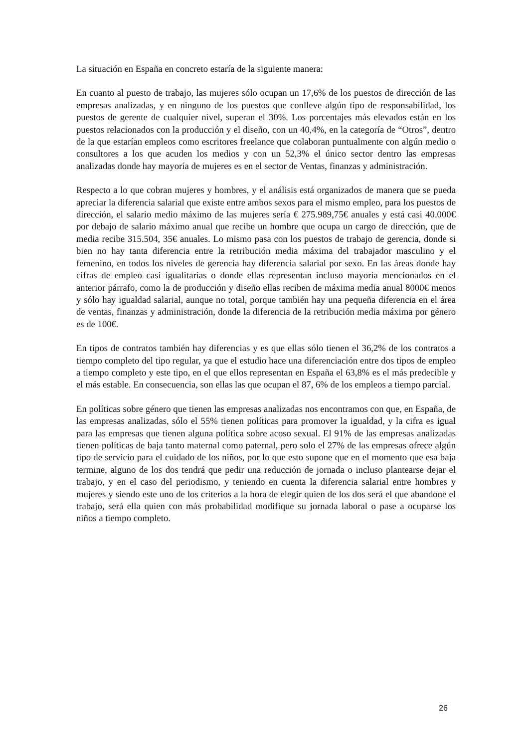La situación en España en concreto estaría de la siguiente manera:
En cuanto al puesto de trabajo, las mujeres sólo ocupan un 17,6% de los puestos de dirección de las empresas analizadas, y en ninguno de los puestos que conlleve algún tipo de responsabilidad, los puestos de gerente de cualquier nivel, superan el 30%. Los porcentajes más elevados están en los puestos relacionados con la producción y el diseño, con un 40,4%, en la categoría de “Otros”, dentro de la que estarían empleos como escritores freelance que colaboran puntualmente con algún medio o consultores a los que acuden los medios y con un 52,3% el único sector dentro las empresas analizadas donde hay mayoría de mujeres es en el sector de Ventas, finanzas y administración.
Respecto a lo que cobran mujeres y hombres, y el análisis está organizados de manera que se pueda apreciar la diferencia salarial que existe entre ambos sexos para el mismo empleo, para los puestos de dirección, el salario medio máximo de las mujeres sería € 275.989,75€ anuales y está casi 40.000€ por debajo de salario máximo anual que recibe un hombre que ocupa un cargo de dirección, que de media recibe 315.504, 35€ anuales. Lo mismo pasa con los puestos de trabajo de gerencia, donde si bien no hay tanta diferencia entre la retribución media máxima del trabajador masculino y el femenino, en todos los niveles de gerencia hay diferencia salarial por sexo. En las áreas donde hay cifras de empleo casi igualitarias o donde ellas representan incluso mayoría mencionados en el anterior párrafo, como la de producción y diseño ellas reciben de máxima media anual 8000€ menos y sólo hay igualdad salarial, aunque no total, porque también hay una pequeña diferencia en el área de ventas, finanzas y administración, donde la diferencia de la retribución media máxima por género es de 100€.
En tipos de contratos también hay diferencias y es que ellas sólo tienen el 36,2% de los contratos a tiempo completo del tipo regular, ya que el estudio hace una diferenciación entre dos tipos de empleo a tiempo completo y este tipo, en el que ellos representan en España el 63,8% es el más predecible y el más estable. En consecuencia, son ellas las que ocupan el 87, 6% de los empleos a tiempo parcial.
En políticas sobre género que tienen las empresas analizadas nos encontramos con que, en España, de las empresas analizadas, sólo el 55% tienen políticas para promover la igualdad, y la cifra es igual para las empresas que tienen alguna política sobre acoso sexual. El 91% de las empresas analizadas tienen políticas de baja tanto maternal como paternal, pero solo el 27% de las empresas ofrece algún tipo de servicio para el cuidado de los niños, por lo que esto supone que en el momento que esa baja termine, alguno de los dos tendrá que pedir una reducción de jornada o incluso plantearse dejar el trabajo, y en el caso del periodismo, y teniendo en cuenta la diferencia salarial entre hombres y mujeres y siendo este uno de los criterios a la hora de elegir quien de los dos será el que abandone el trabajo, será ella quien con más probabilidad modifique su jornada laboral o pase a ocuparse los niños a tiempo completo.
26